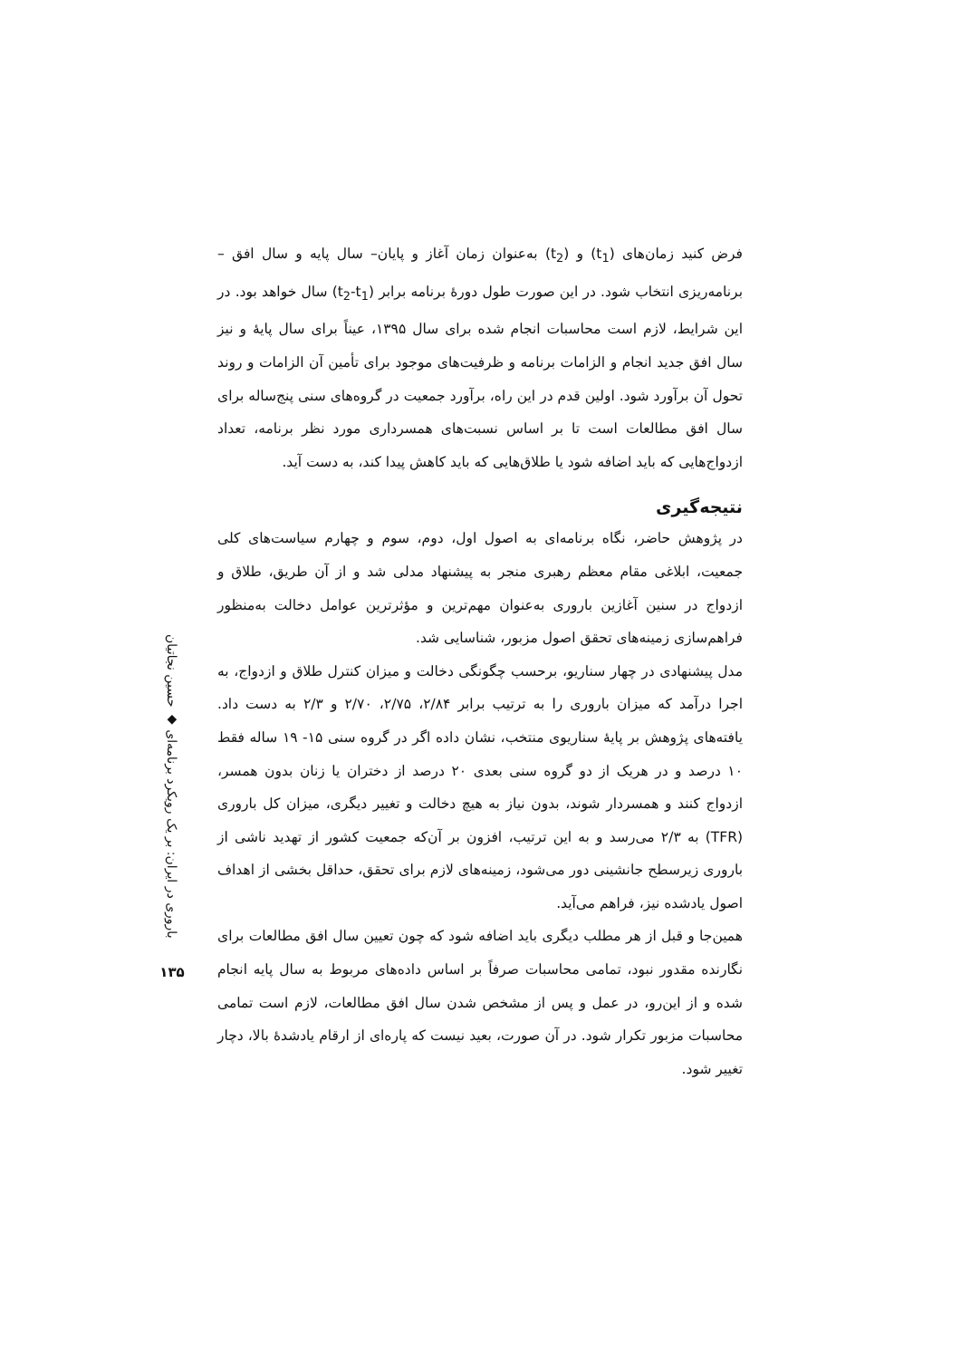فرض کنید زمان‌های (t<sub>1</sub>) و (t<sub>2</sub>) به‌عنوان زمان آغاز و پایان– سال پایه و سال افق – برنامه‌ریزی انتخاب شود. در این صورت طول دورهٔ برنامه برابر (t<sub>2</sub>-t<sub>1</sub>) سال خواهد بود. در این شرایط، لازم است محاسبات انجام شده برای سال ۱۳۹۵، عیناً برای سال پایهٔ و نیز سال افق جدید انجام و الزامات برنامه و ظرفیت‌های موجود برای تأمین آن الزامات و روند تحول آن برآورد شود. اولین قدم در این راه، برآورد جمعیت در گروه‌های سنی پنج‌ساله برای سال افق مطالعات است تا بر اساس نسبت‌های همسرداری مورد نظر برنامه، تعداد ازدواج‌هایی که باید اضافه شود یا طلاق‌هایی که باید کاهش پیدا کند، به دست آید.
نتیجه‌گیری
در پژوهش حاضر، نگاه برنامه‌ای به اصول اول، دوم، سوم و چهارم سیاست‌های کلی جمعیت، ابلاغی مقام معظم رهبری منجر به پیشنهاد مدلی شد و از آن طریق، طلاق و ازدواج در سنین آغازین باروری به‌عنوان مهم‌ترین و مؤثرترین عوامل دخالت به‌منظور فراهم‌سازی زمینه‌های تحقق اصول مزبور، شناسایی شد.
مدل پیشنهادی در چهار سناریو، برحسب چگونگی دخالت و میزان کنترل طلاق و ازدواج، به اجرا درآمد که میزان باروری را به ترتیب برابر ۲/۸۴، ۲/۷۵، ۲/۷۰ و ۲/۳ به دست داد. یافته‌های پژوهش بر پایهٔ سناریوی منتخب، نشان داده اگر در گروه سنی ۱۵- ۱۹ ساله فقط ۱۰ درصد و در هریک از دو گروه سنی بعدی ۲۰ درصد از دختران یا زنان بدون همسر، ازدواج کنند و همسردار شوند، بدون نیاز به هیچ دخالت و تغییر دیگری، میزان کل باروری (TFR) به ۲/۳ می‌رسد و به این ترتیب، افزون بر آن‌که جمعیت کشور از تهدید ناشی از باروری زیرسطح جانشینی دور می‌شود، زمینه‌های لازم برای تحقق، حداقل بخشی از اهداف اصول یادشده نیز، فراهم می‌آید.
همین‌جا و قبل از هر مطلب دیگری باید اضافه شود که چون تعیین سال افق مطالعات برای نگارنده مقدور نبود، تمامی محاسبات صرفاً بر اساس داده‌های مربوط به سال پایه انجام شده و از این‌رو، در عمل و پس از مشخص شدن سال افق مطالعات، لازم است تمامی محاسبات مزبور تکرار شود. در آن صورت، بعید نیست که پاره‌ای از ارقام یادشدهٔ بالا، دچار تغییر شود.
باروری در ایران: بر یک رویکرد برنامه‌ای ◆ حسین نجاتیان
۱۳۵